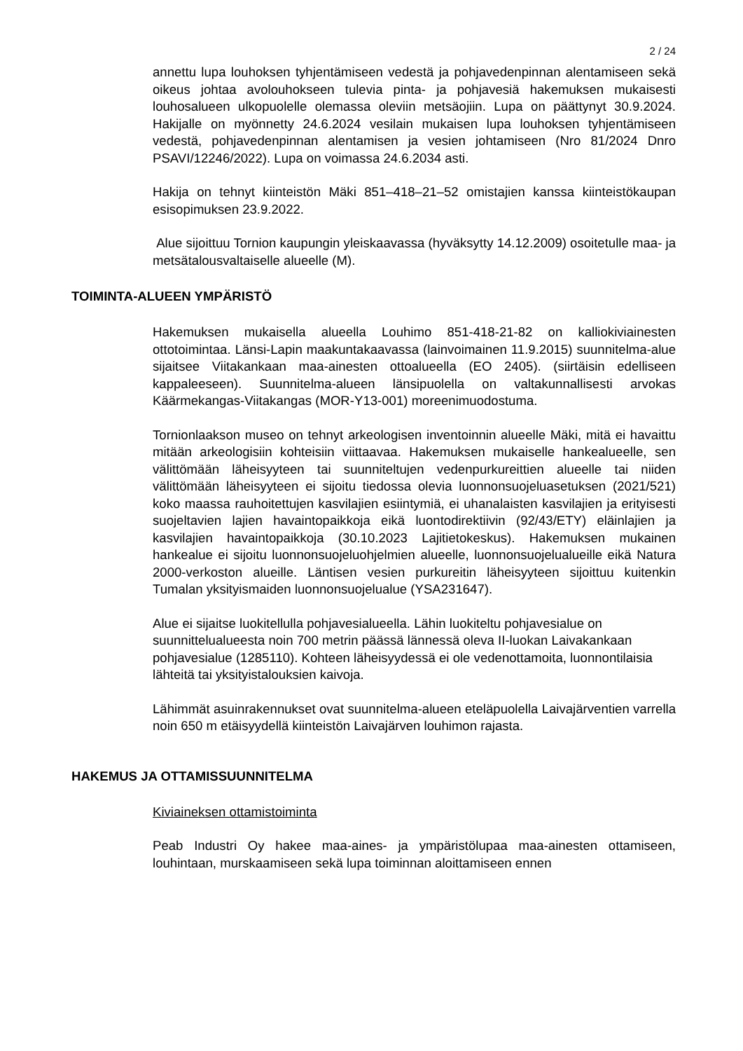2 / 24
annettu lupa louhoksen tyhjentämiseen vedestä ja pohjavedenpinnan alentamiseen sekä oikeus johtaa avolouhokseen tulevia pinta- ja pohjavesiä hakemuksen mukaisesti louhosalueen ulkopuolelle olemassa oleviin metsäojiin. Lupa on päättynyt 30.9.2024. Hakijalle on myönnetty 24.6.2024 vesilain mukaisen lupa louhoksen tyhjentämiseen vedestä, pohjavedenpinnan alentamisen ja vesien johtamiseen (Nro 81/2024 Dnro PSAVI/12246/2022). Lupa on voimassa 24.6.2034 asti.
Hakija on tehnyt kiinteistön Mäki 851–418–21–52 omistajien kanssa kiinteistökaupan esisopimuksen 23.9.2022.
Alue sijoittuu Tornion kaupungin yleiskaavassa (hyväksytty 14.12.2009) osoitetulle maa- ja metsätalousvaltaiselle alueelle (M).
TOIMINTA-ALUEEN YMPÄRISTÖ
Hakemuksen mukaisella alueella Louhimo 851-418-21-82 on kalliokiviainesten ottotoimintaa. Länsi-Lapin maakuntakaavassa (lainvoimainen 11.9.2015) suunnitelma-alue sijaitsee Viitakankaan maa-ainesten ottoalueella (EO 2405). (siirtäisin edelliseen kappaleeseen). Suunnitelma-alueen länsipuolella on valtakunnallisesti arvokas Käärmekangas-Viitakangas (MOR-Y13-001) moreenimuodostuma.
Tornionlaakson museo on tehnyt arkeologisen inventoinnin alueelle Mäki, mitä ei havaittu mitään arkeologisiin kohteisiin viittaavaa. Hakemuksen mukaiselle hankealueelle, sen välittömään läheisyyteen tai suunniteltujen vedenpurkureittien alueelle tai niiden välittömään läheisyyteen ei sijoitu tiedossa olevia luonnonsuojeluasetuksen (2021/521) koko maassa rauhoitettujen kasvilajien esiintymiä, ei uhanalaisten kasvilajien ja erityisesti suojeltavien lajien havaintopaikkoja eikä luontodirektiivin (92/43/ETY) eläinlajien ja kasvilajien havaintopaikkoja (30.10.2023 Lajitietokeskus). Hakemuksen mukainen hankealue ei sijoitu luonnonsuojeluohjelmien alueelle, luonnonsuojelualueille eikä Natura 2000-verkoston alueille. Läntisen vesien purkureitin läheisyyteen sijoittuu kuitenkin Tumalan yksityismaiden luonnonsuojelualue (YSA231647).
Alue ei sijaitse luokitellulla pohjavesialueella. Lähin luokiteltu pohjavesialue on suunnittelualueesta noin 700 metrin päässä lännessä oleva II-luokan Laivakankaan pohjavesialue (1285110). Kohteen läheisyydessä ei ole vedenottamoita, luonnontilaisia lähteitä tai yksityistalouksien kaivoja.
Lähimmät asuinrakennukset ovat suunnitelma-alueen eteläpuolella Laivajärventien varrella noin 650 m etäisyydellä kiinteistön Laivajärven louhimon rajasta.
HAKEMUS JA OTTAMISSUUNNITELMA
Kiviaineksen ottamistoiminta
Peab Industri Oy hakee maa-aines- ja ympäristölupaa maa-ainesten ottamiseen, louhintaan, murskaamiseen sekä lupa toiminnan aloittamiseen ennen